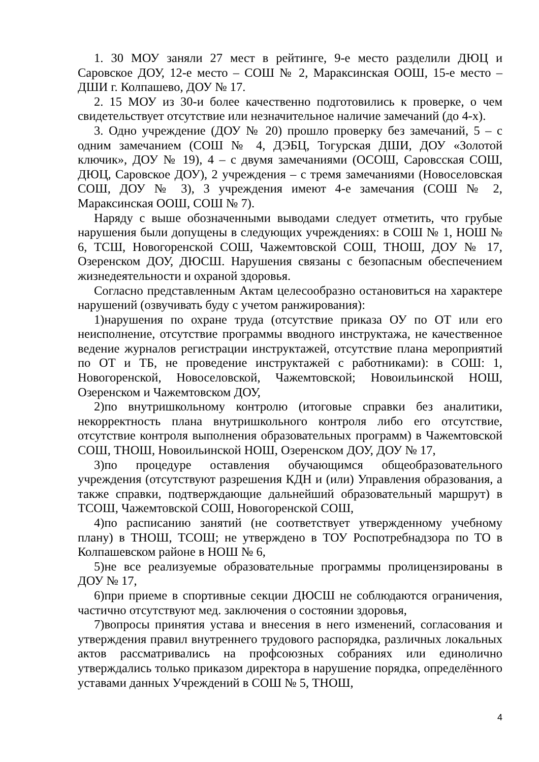1. 30 МОУ заняли 27 мест в рейтинге, 9-е место разделили ДЮЦ и Саровское ДОУ, 12-е место – СОШ № 2, Мараксинская ООШ, 15-е место – ДШИ г. Колпашево, ДОУ № 17.
2. 15 МОУ из 30-и более качественно подготовились к проверке, о чем свидетельствует отсутствие или незначительное наличие замечаний (до 4-х).
3. Одно учреждение (ДОУ № 20) прошло проверку без замечаний, 5 – с одним замечанием (СОШ № 4, ДЭБЦ, Тогурская ДШИ, ДОУ «Золотой ключик», ДОУ № 19), 4 – с двумя замечаниями (ОСОШ, Саровсская СОШ, ДЮЦ, Саровское ДОУ), 2 учреждения – с тремя замечаниями (Новоселовская СОШ, ДОУ № 3), 3 учреждения имеют 4-е замечания (СОШ № 2, Мараксинская ООШ, СОШ № 7).
Наряду с выше обозначенными выводами следует отметить, что грубые нарушения были допущены в следующих учреждениях: в СОШ № 1, НОШ № 6, ТСШ, Новогоренской СОШ, Чажемтовской СОШ, ТНОШ, ДОУ № 17, Озеренском ДОУ, ДЮСШ. Нарушения связаны с безопасным обеспечением жизнедеятельности и охраной здоровья.
Согласно представленным Актам целесообразно остановиться на характере нарушений (озвучивать буду с учетом ранжирования):
1)нарушения по охране труда (отсутствие приказа ОУ по ОТ или его неисполнение, отсутствие программы вводного инструктажа, не качественное ведение журналов регистрации инструктажей, отсутствие плана мероприятий по ОТ и ТБ, не проведение инструктажей с работниками): в СОШ: 1, Новогоренской, Новоселовской, Чажемтовской; Новоильинской НОШ, Озеренском и Чажемтовском ДОУ,
2)по внутришкольному контролю (итоговые справки без аналитики, некорректность плана внутришкольного контроля либо его отсутствие, отсутствие контроля выполнения образовательных программ) в Чажемтовской СОШ, ТНОШ, Новоильинской НОШ, Озеренском ДОУ, ДОУ № 17,
3)по процедуре оставления обучающимся общеобразовательного учреждения (отсутствуют разрешения КДН и (или) Управления образования, а также справки, подтверждающие дальнейший образовательный маршрут) в ТСОШ, Чажемтовской СОШ, Новогоренской СОШ,
4)по расписанию занятий (не соответствует утвержденному учебному плану) в ТНОШ, ТСОШ; не утверждено в ТОУ Роспотребнадзора по ТО в Колпашевском районе в НОШ № 6,
5)не все реализуемые образовательные программы пролицензированы в ДОУ № 17,
6)при приеме в спортивные секции ДЮСШ не соблюдаются ограничения, частично отсутствуют мед. заключения о состоянии здоровья,
7)вопросы принятия устава и внесения в него изменений, согласования и утверждения правил внутреннего трудового распорядка, различных локальных актов рассматривались на профсоюзных собраниях или единолично утверждались только приказом директора в нарушение порядка, определённого уставами данных Учреждений в СОШ № 5, ТНОШ,
4